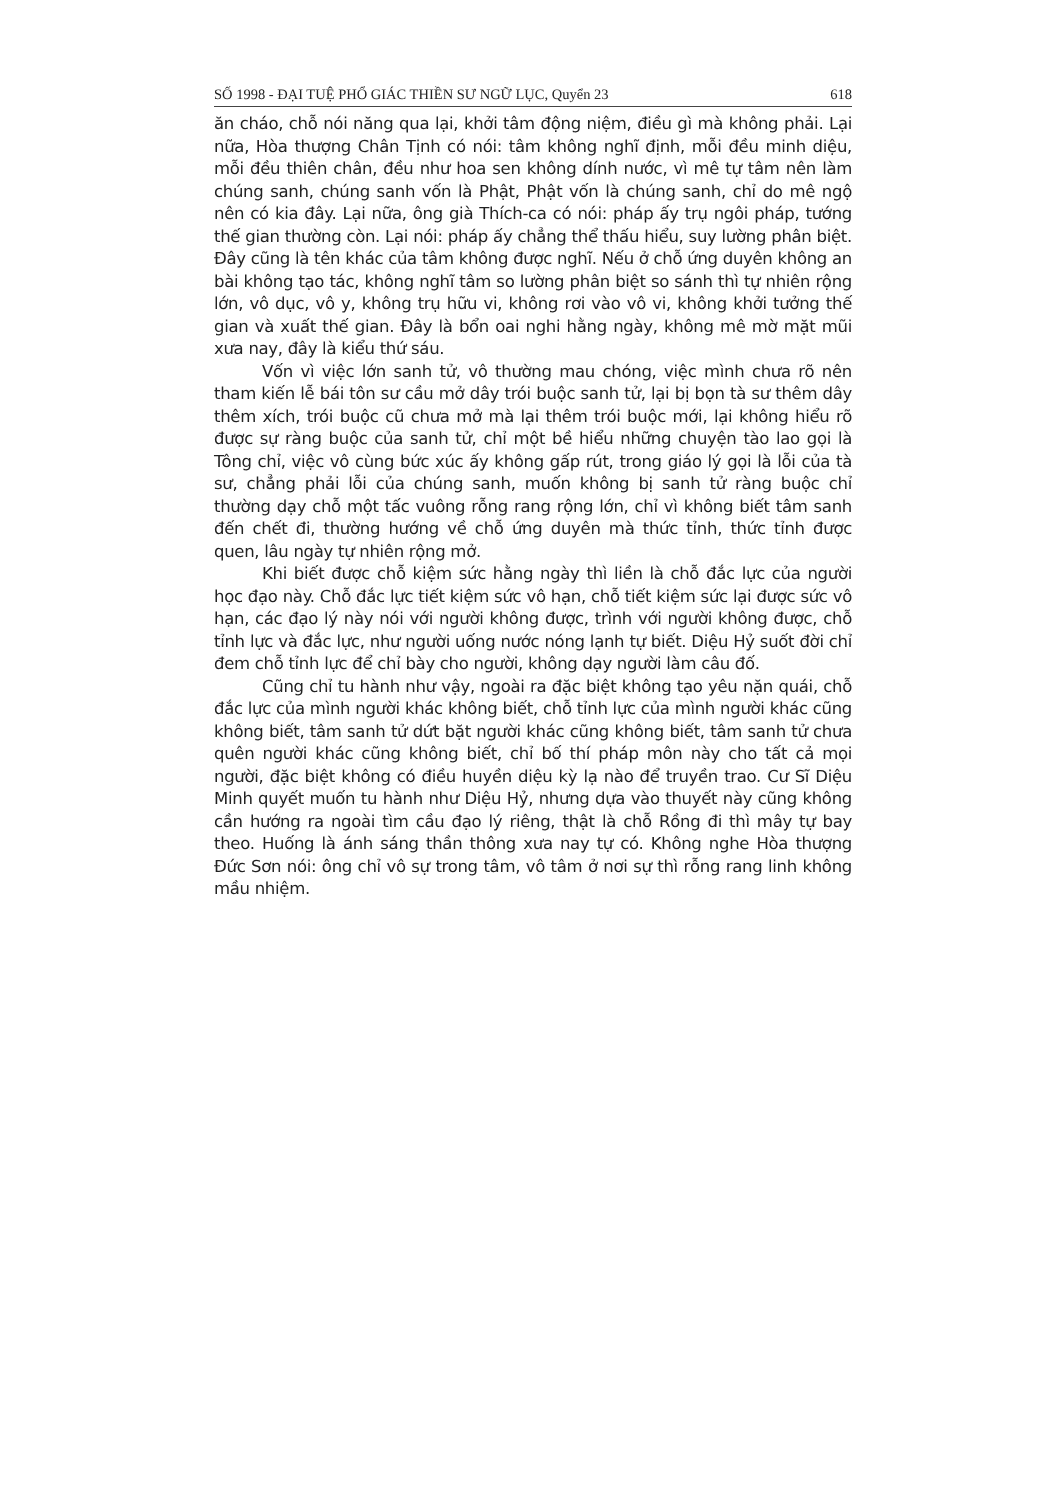SỐ 1998 - ĐẠI TUỆ PHỔ GIÁC THIỀN SƯ NGỮ LỤC, Quyển 23 618
ăn cháo, chỗ nói năng qua lại, khởi tâm động niệm, điều gì mà không phải. Lại nữa, Hòa thượng Chân Tịnh có nói: tâm không nghĩ định, mỗi đều minh diệu, mỗi đều thiên chân, đều như hoa sen không dính nước, vì mê tự tâm nên làm chúng sanh, chúng sanh vốn là Phật, Phật vốn là chúng sanh, chỉ do mê ngộ nên có kia đây. Lại nữa, ông già Thích-ca có nói: pháp ấy trụ ngôi pháp, tướng thế gian thường còn. Lại nói: pháp ấy chẳng thể thấu hiểu, suy lường phân biệt. Đây cũng là tên khác của tâm không được nghĩ. Nếu ở chỗ ứng duyên không an bài không tạo tác, không nghĩ tâm so lường phân biệt so sánh thì tự nhiên rộng lớn, vô dục, vô y, không trụ hữu vi, không rơi vào vô vi, không khởi tưởng thế gian và xuất thế gian. Đây là bổn oai nghi hằng ngày, không mê mờ mặt mũi xưa nay, đây là kiểu thứ sáu.
Vốn vì việc lớn sanh tử, vô thường mau chóng, việc mình chưa rõ nên tham kiến lễ bái tôn sư cầu mở dây trói buộc sanh tử, lại bị bọn tà sư thêm dây thêm xích, trói buộc cũ chưa mở mà lại thêm trói buộc mới, lại không hiểu rõ được sự ràng buộc của sanh tử, chỉ một bề hiểu những chuyện tào lao gọi là Tông chỉ, việc vô cùng bức xúc ấy không gấp rút, trong giáo lý gọi là lỗi của tà sư, chẳng phải lỗi của chúng sanh, muốn không bị sanh tử ràng buộc chỉ thường dạy chỗ một tấc vuông rỗng rang rộng lớn, chỉ vì không biết tâm sanh đến chết đi, thường hướng về chỗ ứng duyên mà thức tỉnh, thức tỉnh được quen, lâu ngày tự nhiên rộng mở.
Khi biết được chỗ kiệm sức hằng ngày thì liền là chỗ đắc lực của người học đạo này. Chỗ đắc lực tiết kiệm sức vô hạn, chỗ tiết kiệm sức lại được sức vô hạn, các đạo lý này nói với người không được, trình với người không được, chỗ tỉnh lực và đắc lực, như người uống nước nóng lạnh tự biết. Diệu Hỷ suốt đời chỉ đem chỗ tỉnh lực để chỉ bày cho người, không dạy người làm câu đố.
Cũng chỉ tu hành như vậy, ngoài ra đặc biệt không tạo yêu nặn quái, chỗ đắc lực của mình người khác không biết, chỗ tỉnh lực của mình người khác cũng không biết, tâm sanh tử dứt bặt người khác cũng không biết, tâm sanh tử chưa quên người khác cũng không biết, chỉ bố thí pháp môn này cho tất cả mọi người, đặc biệt không có điều huyền diệu kỳ lạ nào để truyền trao. Cư Sĩ Diệu Minh quyết muốn tu hành như Diệu Hỷ, nhưng dựa vào thuyết này cũng không cần hướng ra ngoài tìm cầu đạo lý riêng, thật là chỗ Rồng đi thì mây tự bay theo. Huống là ánh sáng thần thông xưa nay tự có. Không nghe Hòa thượng Đức Sơn nói: ông chỉ vô sự trong tâm, vô tâm ở nơi sự thì rỗng rang linh không mầu nhiệm.